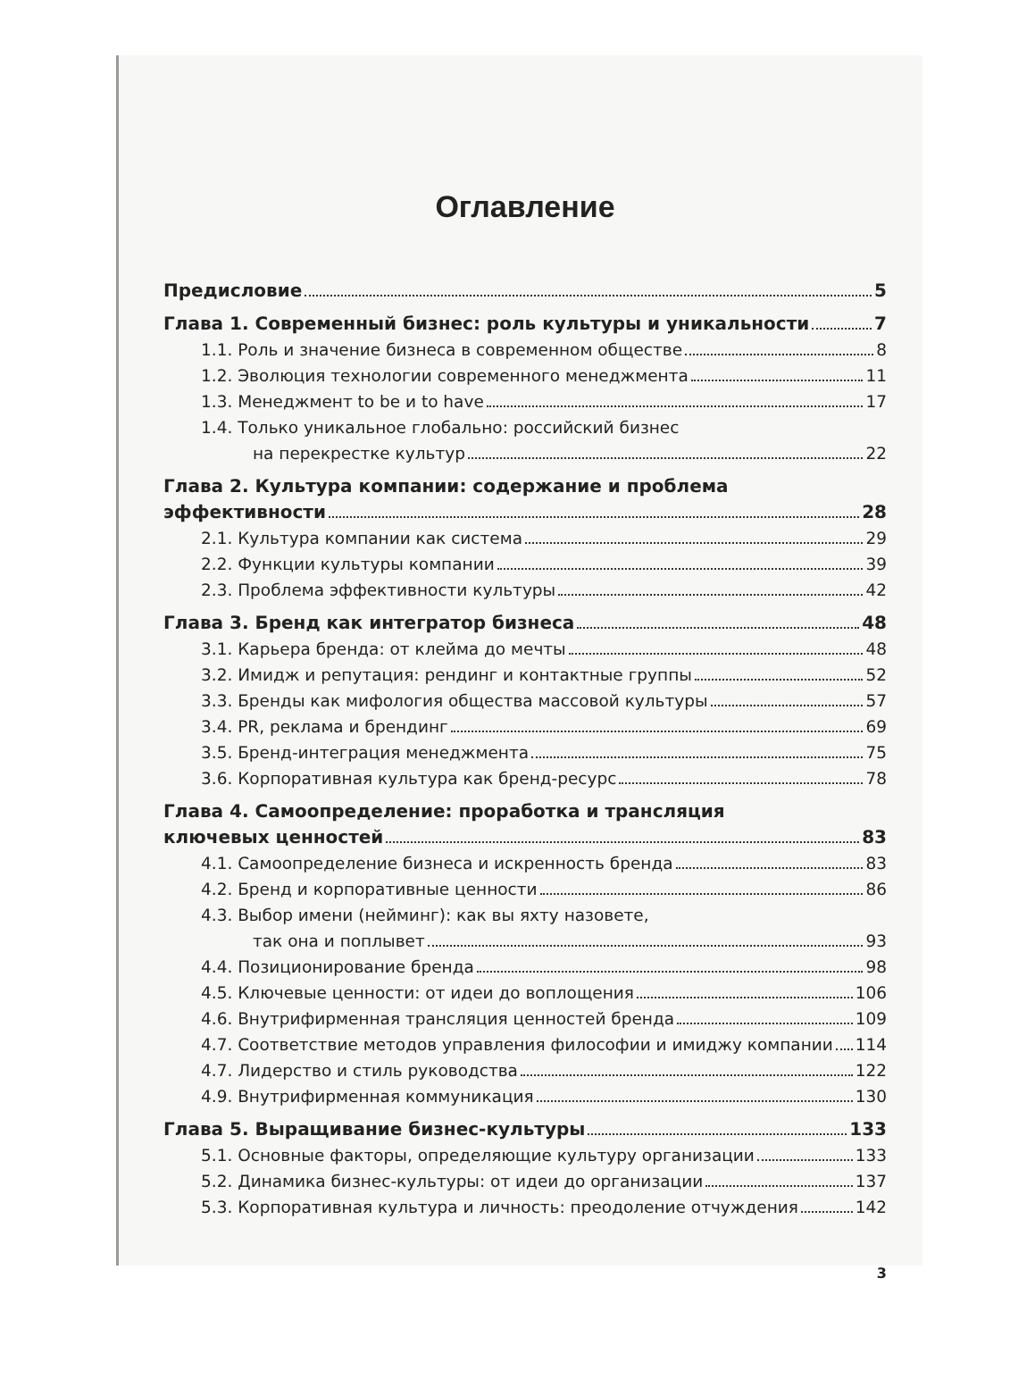Оглавление
Предисловие 5
Глава 1. Современный бизнес: роль культуры и уникальности 7
1.1. Роль и значение бизнеса в современном обществе 8
1.2. Эволюция технологии современного менеджмента 11
1.3. Менеджмент to be и to have 17
1.4. Только уникальное глобально: российский бизнес
на перекрестке культур 22
Глава 2. Культура компании: содержание и проблема
эффективности 28
2.1. Культура компании как система 29
2.2. Функции культуры компании 39
2.3. Проблема эффективности культуры 42
Глава 3. Бренд как интегратор бизнеса 48
3.1. Карьера бренда: от клейма до мечты 48
3.2. Имидж и репутация: рендинг и контактные группы 52
3.3. Бренды как мифология общества массовой культуры 57
3.4. PR, реклама и брендинг 69
3.5. Бренд-интеграция менеджмента 75
3.6. Корпоративная культура как бренд-ресурс 78
Глава 4. Самоопределение: проработка и трансляция
ключевых ценностей 83
4.1. Самоопределение бизнеса и искренность бренда 83
4.2. Бренд и корпоративные ценности 86
4.3. Выбор имени (нейминг): как вы яхту назовете,
так она и поплывет 93
4.4. Позиционирование бренда 98
4.5. Ключевые ценности: от идеи до воплощения 106
4.6. Внутрифирменная трансляция ценностей бренда 109
4.7. Соответствие методов управления философии и имиджу компании 114
4.7. Лидерство и стиль руководства 122
4.9. Внутрифирменная коммуникация 130
Глава 5. Выращивание бизнес-культуры 133
5.1. Основные факторы, определяющие культуру организации 133
5.2. Динамика бизнес-культуры: от идеи до организации 137
5.3. Корпоративная культура и личность: преодоление отчуждения 142
3